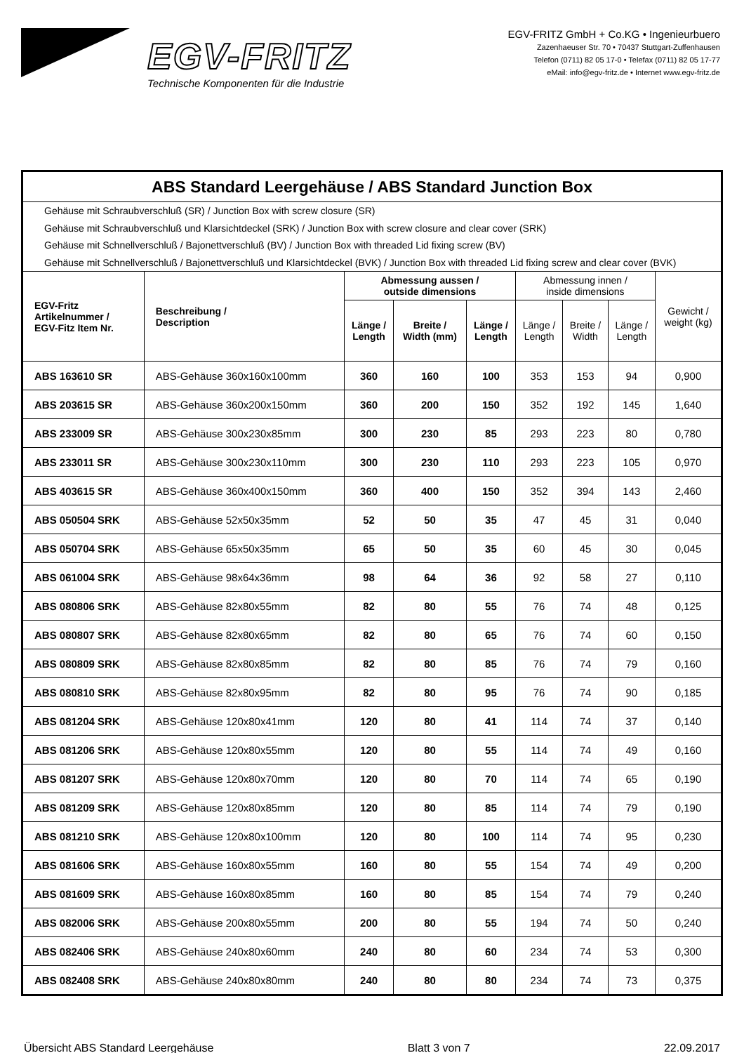EGV-FRITZ
Technische Komponenten für die Industrie
EGV-FRITZ GmbH + Co.KG • Ingenieurbuero
Zazenhaeuser Str. 70 • 70437 Stuttgart-Zuffenhausen
Telefon (0711) 82 05 17-0 • Telefax (0711) 82 05 17-77
eMail: info@egv-fritz.de • Internet www.egv-fritz.de
| ABS Standard Leergehäuse / ABS Standard Junction Box | | | | | | | | |
| Gehäuse mit Schraubverschluß (SR) / Junction Box with screw closure (SR) Gehäuse mit Schraubverschluß und Klarsichtdeckel (SRK) / Junction Box with screw closure and clear cover (SRK) Gehäuse mit Schnellverschluß / Bajonettverschluß (BV) / Junction Box with threaded Lid fixing screw (BV) Gehäuse mit Schnellverschluß / Bajonettverschluß und Klarsichtdeckel (BVK) / Junction Box with threaded Lid fixing screw and clear cover (BVK) | | | | | | | | |
| EGV-Fritz Artikelnummer / EGV-Fitz Item Nr. | Beschreibung / Description | Abmessung aussen / outside dimensions | | | Abmessung innen / inside dimensions | | | Gewicht / weight (kg) |
| | | Länge / Length | Breite / Width (mm) | Länge / Length | Länge / Length | Breite / Width | Länge / Length | |
| ABS 163610 SR | ABS-Gehäuse 360x160x100mm | 360 | 160 | 100 | 353 | 153 | 94 | 0,900 |
| ABS 203615 SR | ABS-Gehäuse 360x200x150mm | 360 | 200 | 150 | 352 | 192 | 145 | 1,640 |
| ABS 233009 SR | ABS-Gehäuse 300x230x85mm | 300 | 230 | 85 | 293 | 223 | 80 | 0,780 |
| ABS 233011 SR | ABS-Gehäuse 300x230x110mm | 300 | 230 | 110 | 293 | 223 | 105 | 0,970 |
| ABS 403615 SR | ABS-Gehäuse 360x400x150mm | 360 | 400 | 150 | 352 | 394 | 143 | 2,460 |
| ABS 050504 SRK | ABS-Gehäuse 52x50x35mm | 52 | 50 | 35 | 47 | 45 | 31 | 0,040 |
| ABS 050704 SRK | ABS-Gehäuse 65x50x35mm | 65 | 50 | 35 | 60 | 45 | 30 | 0,045 |
| ABS 061004 SRK | ABS-Gehäuse 98x64x36mm | 98 | 64 | 36 | 92 | 58 | 27 | 0,110 |
| ABS 080806 SRK | ABS-Gehäuse 82x80x55mm | 82 | 80 | 55 | 76 | 74 | 48 | 0,125 |
| ABS 080807 SRK | ABS-Gehäuse 82x80x65mm | 82 | 80 | 65 | 76 | 74 | 60 | 0,150 |
| ABS 080809 SRK | ABS-Gehäuse 82x80x85mm | 82 | 80 | 85 | 76 | 74 | 79 | 0,160 |
| ABS 080810 SRK | ABS-Gehäuse 82x80x95mm | 82 | 80 | 95 | 76 | 74 | 90 | 0,185 |
| ABS 081204 SRK | ABS-Gehäuse 120x80x41mm | 120 | 80 | 41 | 114 | 74 | 37 | 0,140 |
| ABS 081206 SRK | ABS-Gehäuse 120x80x55mm | 120 | 80 | 55 | 114 | 74 | 49 | 0,160 |
| ABS 081207 SRK | ABS-Gehäuse 120x80x70mm | 120 | 80 | 70 | 114 | 74 | 65 | 0,190 |
| ABS 081209 SRK | ABS-Gehäuse 120x80x85mm | 120 | 80 | 85 | 114 | 74 | 79 | 0,190 |
| ABS 081210 SRK | ABS-Gehäuse 120x80x100mm | 120 | 80 | 100 | 114 | 74 | 95 | 0,230 |
| ABS 081606 SRK | ABS-Gehäuse 160x80x55mm | 160 | 80 | 55 | 154 | 74 | 49 | 0,200 |
| ABS 081609 SRK | ABS-Gehäuse 160x80x85mm | 160 | 80 | 85 | 154 | 74 | 79 | 0,240 |
| ABS 082006 SRK | ABS-Gehäuse 200x80x55mm | 200 | 80 | 55 | 194 | 74 | 50 | 0,240 |
| ABS 082406 SRK | ABS-Gehäuse 240x80x60mm | 240 | 80 | 60 | 234 | 74 | 53 | 0,300 |
| ABS 082408 SRK | ABS-Gehäuse 240x80x80mm | 240 | 80 | 80 | 234 | 74 | 73 | 0,375 |
Übersicht ABS Standard Leergehäuse Blatt 3 von 7 22.09.2017